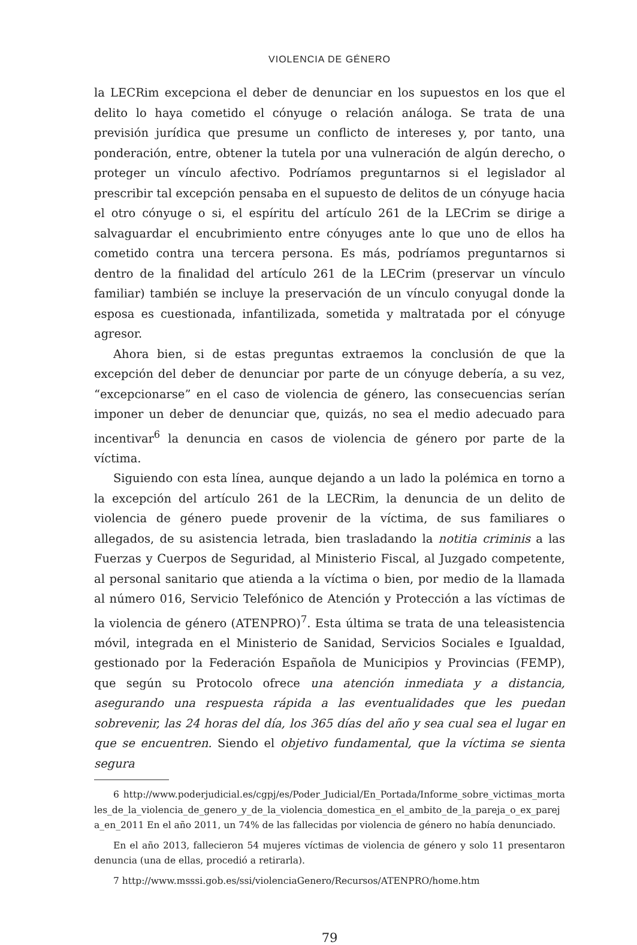VIOLENCIA DE GÉNERO
la LECRim excepciona el deber de denunciar en los supuestos en los que el delito lo haya cometido el cónyuge o relación análoga. Se trata de una previsión jurídica que presume un conflicto de intereses y, por tanto, una ponderación, entre, obtener la tutela por una vulneración de algún derecho, o proteger un vínculo afectivo. Podríamos preguntarnos si el legislador al prescribir tal excepción pensaba en el supuesto de delitos de un cónyuge hacia el otro cónyuge o si, el espíritu del artículo 261 de la LECrim se dirige a salvaguardar el encubrimiento entre cónyuges ante lo que uno de ellos ha cometido contra una tercera persona. Es más, podríamos preguntarnos si dentro de la finalidad del artículo 261 de la LECrim (preservar un vínculo familiar) también se incluye la preservación de un vínculo conyugal donde la esposa es cuestionada, infantilizada, sometida y maltratada por el cónyuge agresor.
Ahora bien, si de estas preguntas extraemos la conclusión de que la excepción del deber de denunciar por parte de un cónyuge debería, a su vez, “excepcionarse” en el caso de violencia de género, las consecuencias serían imponer un deber de denunciar que, quizás, no sea el medio adecuado para incentivar<sup>6</sup> la denuncia en casos de violencia de género por parte de la víctima.
Siguiendo con esta línea, aunque dejando a un lado la polémica en torno a la excepción del artículo 261 de la LECRim, la denuncia de un delito de violencia de género puede provenir de la víctima, de sus familiares o allegados, de su asistencia letrada, bien trasladando la notitia criminis a las Fuerzas y Cuerpos de Seguridad, al Ministerio Fiscal, al Juzgado competente, al personal sanitario que atienda a la víctima o bien, por medio de la llamada al número 016, Servicio Telefónico de Atención y Protección a las víctimas de la violencia de género (ATENPRO)<sup>7</sup>. Esta última se trata de una teleasistencia móvil, integrada en el Ministerio de Sanidad, Servicios Sociales e Igualdad, gestionado por la Federación Española de Municipios y Provincias (FEMP), que según su Protocolo ofrece una atención inmediata y a distancia, asegurando una respuesta rápida a las eventualidades que les puedan sobrevenir, las 24 horas del día, los 365 días del año y sea cual sea el lugar en que se encuentren. Siendo el objetivo fundamental, que la víctima se sienta segura
6 http://www.poderjudicial.es/cgpj/es/Poder_Judicial/En_Portada/Informe_sobre_victimas_mortales_de_la_violencia_de_genero_y_de_la_violencia_domestica_en_el_ambito_de_la_pareja_o_ex_pareja_en_2011 En el año 2011, un 74% de las fallecidas por violencia de género no había denunciado.
En el año 2013, fallecieron 54 mujeres víctimas de violencia de género y solo 11 presentaron denuncia (una de ellas, procedió a retirarla).
7 http://www.msssi.gob.es/ssi/violenciaGenero/Recursos/ATENPRO/home.htm
79